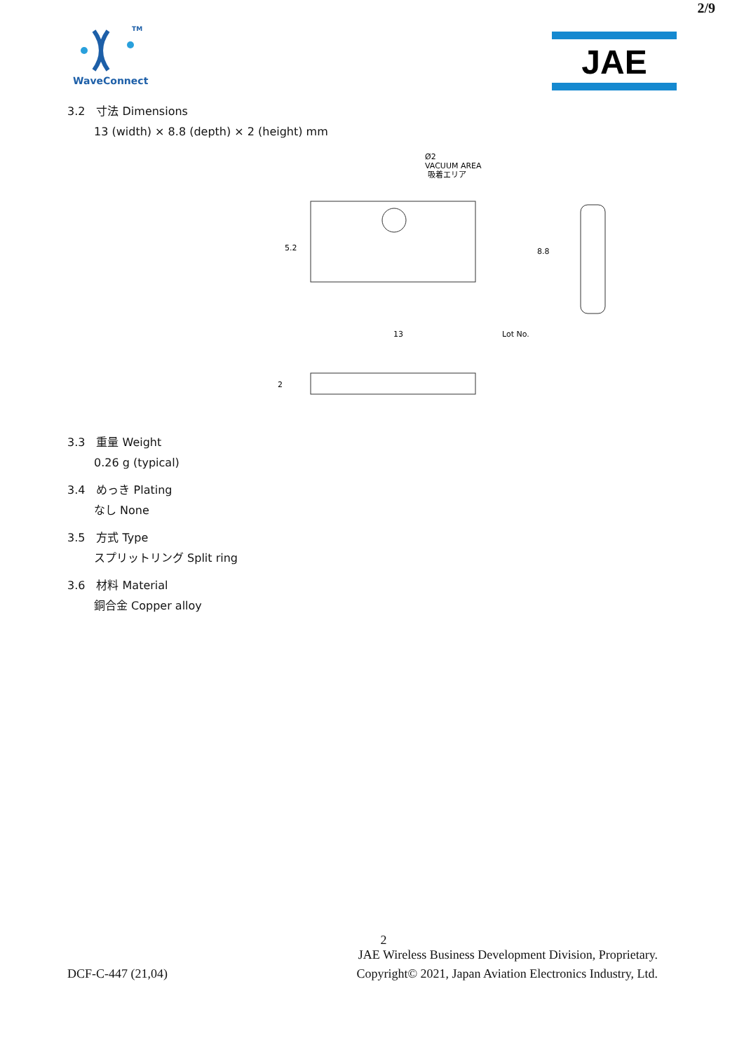2/9
TM
WaveConnect
JAE
3.2　寸法 Dimensions
13 (width) × 8.8 (depth) × 2 (height) mm
Ø2
VACUUM AREA
吸着エリア
13
Lot No.
5.2
8.8
2
3.3　重量 Weight
0.26 g (typical)
3.4　めっき Plating
なし None
3.5　方式 Type
スプリットリング Split ring
3.6　材料 Material
銅合金 Copper alloy
2
JAE Wireless Business Development Division, Proprietary.
DCF-C-447 (21,04) Copyright© 2021, Japan Aviation Electronics Industry, Ltd.